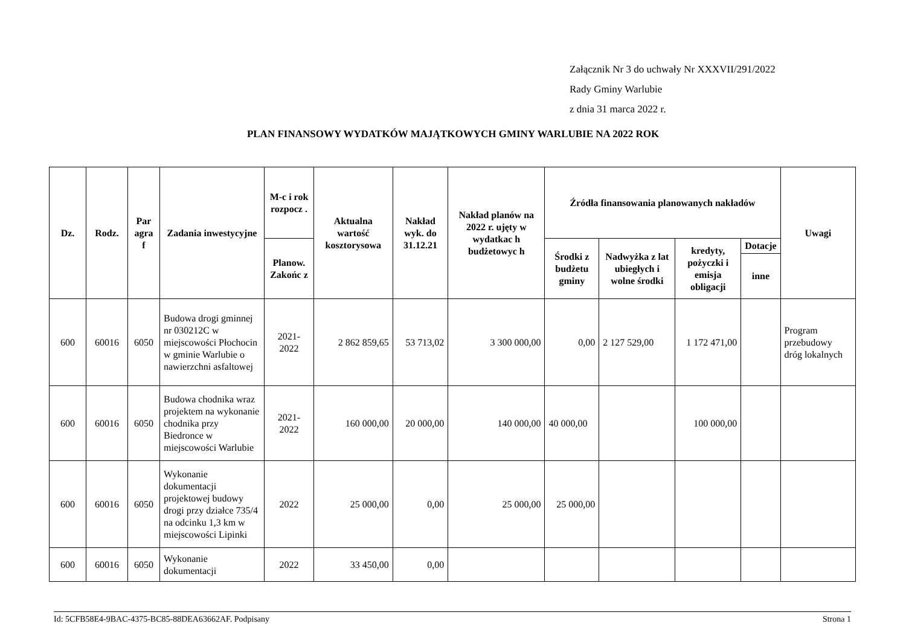Załącznik Nr 3 do uchwały Nr XXXVII/291/2022
Rady Gminy Warlubie
z dnia 31 marca 2022 r.
PLAN FINANSOWY WYDATKÓW MAJĄTKOWYCH GMINY WARLUBIE NA 2022 ROK
| Dz. | Rodz. | Par agra f | Zadania inwestycyjne | M-c i rok rozpocz . | Aktualna wartość kosztorysowa | Nakład wyk. do 31.12.21 | Nakład planów na 2022 r. ujęty w wydatkac h budżetowyc h | Źródła finansowania planowanych nakładów | | | | Uwagi |
| --- | --- | --- | --- | --- | --- | --- | --- | --- | --- | --- | --- | --- |
| | | | | Planow. Zakońc z | | | | Środki z budżetu gminy | Nadwyżka z lat ubiegłych i wolne środki | kredyty, pożyczki i emisja obligacji | Dotacje | |
| | | | | | | | | | | | inne | |
| 600 | 60016 | 6050 | Budowa drogi gminnej nr 030212C w miejscowości Płochocin w gminie Warlubie o nawierzchni asfaltowej | 2021-2022 | 2 862 859,65 | 53 713,02 | 3 300 000,00 | 0,00 | 2 127 529,00 | 1 172 471,00 | | Program przebudowy dróg lokalnych |
| 600 | 60016 | 6050 | Budowa chodnika wraz projektem na wykonanie chodnika przy Biedronce w miejscowości Warlubie | 2021-2022 | 160 000,00 | 20 000,00 | 140 000,00 | 40 000,00 | | 100 000,00 | | |
| 600 | 60016 | 6050 | Wykonanie dokumentacji projektowej budowy drogi przy działce 735/4 na odcinku 1,3 km w miejscowości Lipinki | 2022 | 25 000,00 | 0,00 | 25 000,00 | 25 000,00 | | | | |
| 600 | 60016 | 6050 | Wykonanie dokumentacji | 2022 | 33 450,00 | 0,00 | | | | | | |
Id: 5CFB58E4-9BAC-4375-BC85-88DEA63662AF. Podpisany Strona 1